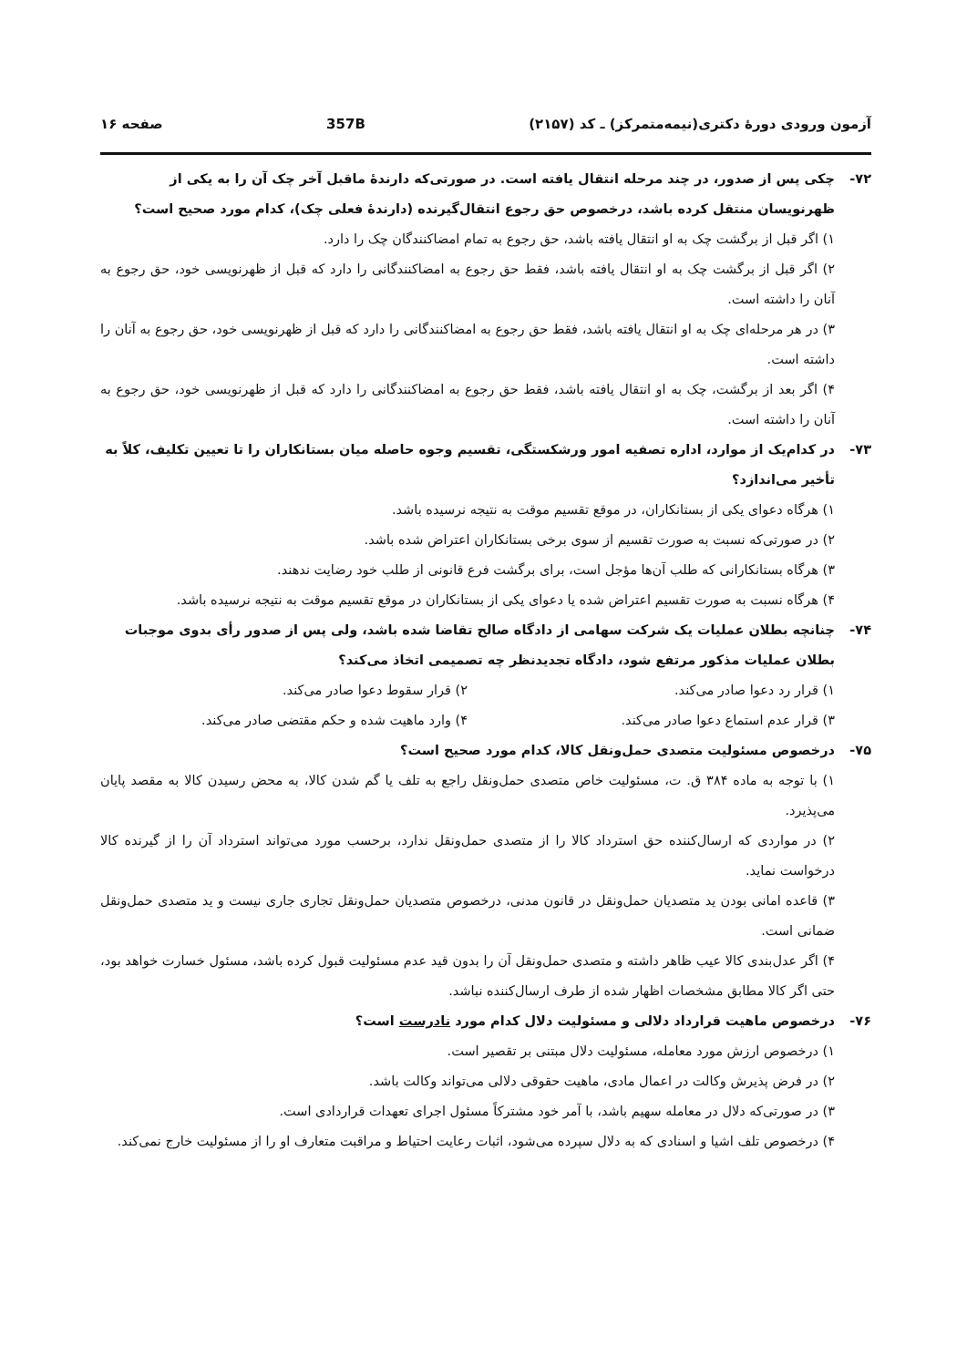آزمون ورودی دورهٔ دکتری(نیمه‌متمرکز) ـ کد (۲۱۵۷) 357B صفحه ۱۶
۷۲- چکی پس از صدور، در چند مرحله انتقال یافته است. در صورتی‌که دارندهٔ ماقبل آخر چک آن را به یکی از ظهرنویسان منتقل کرده باشد، درخصوص حق رجوع انتقال‌گیرنده (دارندهٔ فعلی چک)، کدام مورد صحیح است؟
۱) اگر قبل از برگشت چک به او انتقال یافته باشد، حق رجوع به تمام امضاکنندگان چک را دارد.
۲) اگر قبل از برگشت چک به او انتقال یافته باشد، فقط حق رجوع به امضاکنندگانی را دارد که قبل از ظهرنویسی خود، حق رجوع به آنان را داشته است.
۳) در هر مرحله‌ای چک به او انتقال یافته باشد، فقط حق رجوع به امضاکنندگانی را دارد که قبل از ظهرنویسی خود، حق رجوع به آنان را داشته است.
۴) اگر بعد از برگشت، چک به او انتقال یافته باشد، فقط حق رجوع به امضاکنندگانی را دارد که قبل از ظهرنویسی خود، حق رجوع به آنان را داشته است.
۷۳- در کدام‌یک از موارد، اداره تصفیه امور ورشکستگی، تقسیم وجوه حاصله میان بستانکاران را تا تعیین تکلیف، کلاً به تأخیر می‌اندازد؟
۱) هرگاه دعوای یکی از بستانکاران، در موقع تقسیم موقت به نتیجه نرسیده باشد.
۲) در صورتی‌که نسبت به صورت تقسیم از سوی برخی بستانکاران اعتراض شده باشد.
۳) هرگاه بستانکارانی که طلب آن‌ها مؤجل است، برای برگشت فرع قانونی از طلب خود رضایت ندهند.
۴) هرگاه نسبت به صورت تقسیم اعتراض شده یا دعوای یکی از بستانکاران در موقع تقسیم موقت به نتیجه نرسیده باشد.
۷۴- چنانچه بطلان عملیات یک شرکت سهامی از دادگاه صالح تقاضا شده باشد، ولی پس از صدور رأی بدوی موجبات بطلان عملیات مذکور مرتفع شود، دادگاه تجدیدنظر چه تصمیمی اتخاذ می‌کند؟
۱) قرار رد دعوا صادر می‌کند. ۲) قرار سقوط دعوا صادر می‌کند.
۳) قرار عدم استماع دعوا صادر می‌کند.
۴) وارد ماهیت شده و حکم مقتضی صادر می‌کند.
۷۵- درخصوص مسئولیت متصدی حمل‌ونقل کالا، کدام مورد صحیح است؟
۱) با توجه به ماده ۳۸۴ ق. ت، مسئولیت خاص متصدی حمل‌ونقل راجع به تلف یا گم شدن کالا، به محض رسیدن کالا به مقصد پایان می‌پذیرد.
۲) در مواردی که ارسال‌کننده حق استرداد کالا را از متصدی حمل‌ونقل ندارد، برحسب مورد می‌تواند استرداد آن را از گیرنده کالا درخواست نماید.
۳) قاعده امانی بودن ید متصدیان حمل‌ونقل در قانون مدنی، درخصوص متصدیان حمل‌ونقل تجاری جاری نیست و ید متصدی حمل‌ونقل ضمانی است.
۴) اگر عدل‌بندی کالا عیب ظاهر داشته و متصدی حمل‌ونقل آن را بدون قید عدم مسئولیت قبول کرده باشد، مسئول خسارت خواهد بود، حتی اگر کالا مطابق مشخصات اظهار شده از طرف ارسال‌کننده نباشد.
۷۶- درخصوص ماهیت قرارداد دلالی و مسئولیت دلال کدام مورد نادرست است؟
۱) درخصوص ارزش مورد معامله، مسئولیت دلال مبتنی بر تقصیر است.
۲) در فرض پذیرش وکالت در اعمال مادی، ماهیت حقوقی دلالی می‌تواند وکالت باشد.
۳) در صورتی‌که دلال در معامله سهیم باشد، با آمر خود مشترکاً مسئول اجرای تعهدات قراردادی است.
۴) درخصوص تلف اشیا و اسنادی که به دلال سپرده می‌شود، اثبات رعایت احتیاط و مراقبت متعارف او را از مسئولیت خارج نمی‌کند.